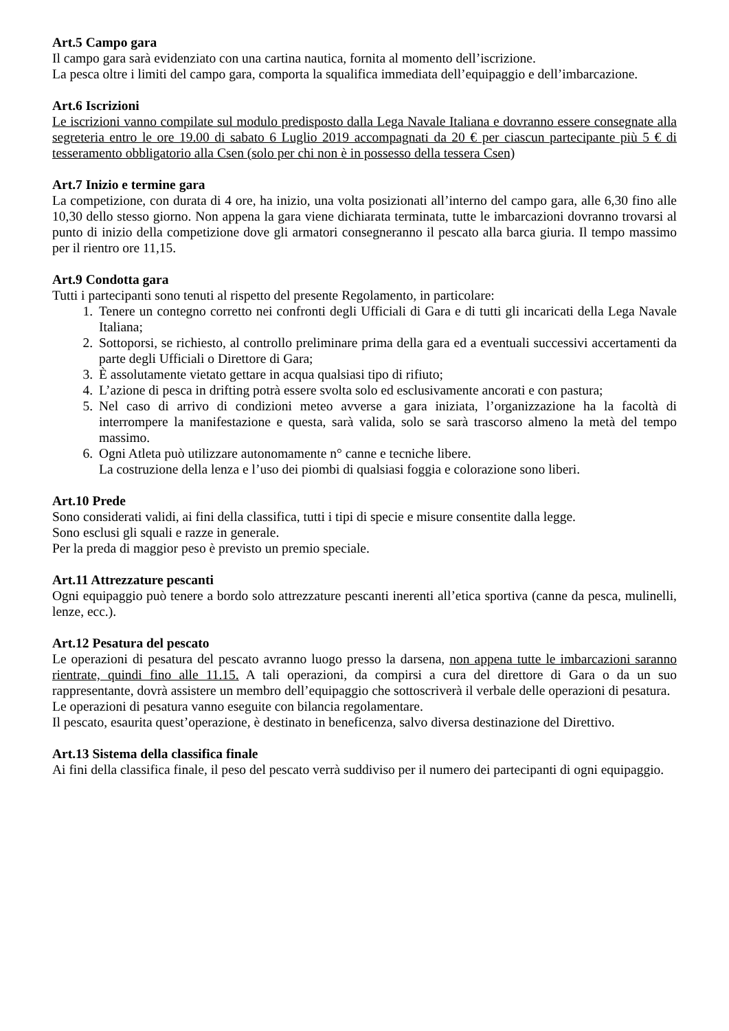Art.5 Campo gara
Il campo gara sarà evidenziato con una cartina nautica, fornita al momento dell’iscrizione.
La pesca oltre i limiti del campo gara, comporta la squalifica immediata dell’equipaggio e dell’imbarcazione.
Art.6 Iscrizioni
Le iscrizioni vanno compilate sul modulo predisposto dalla Lega Navale Italiana e dovranno essere consegnate alla segreteria entro le ore 19.00 di sabato 6 Luglio 2019 accompagnati da 20 € per ciascun partecipante più 5 € di tesseramento obbligatorio alla Csen (solo per chi non è in possesso della tessera Csen)
Art.7 Inizio e termine gara
La competizione, con durata di 4 ore, ha inizio, una volta posizionati all’interno del campo gara, alle 6,30 fino alle 10,30 dello stesso giorno. Non appena la gara viene dichiarata terminata, tutte le imbarcazioni dovranno trovarsi al punto di inizio della competizione dove gli armatori consegneranno il pescato alla barca giuria. Il tempo massimo per il rientro ore 11,15.
Art.9 Condotta gara
Tutti i partecipanti sono tenuti al rispetto del presente Regolamento, in particolare:
1. Tenere un contegno corretto nei confronti degli Ufficiali di Gara e di tutti gli incaricati della Lega Navale Italiana;
2. Sottoporsi, se richiesto, al controllo preliminare prima della gara ed a eventuali successivi accertamenti da parte degli Ufficiali o Direttore di Gara;
3. È assolutamente vietato gettare in acqua qualsiasi tipo di rifiuto;
4. L’azione di pesca in drifting potrà essere svolta solo ed esclusivamente ancorati e con pastura;
5. Nel caso di arrivo di condizioni meteo avverse a gara iniziata, l’organizzazione ha la facoltà di interrompere la manifestazione e questa, sarà valida, solo se sarà trascorso almeno la metà del tempo massimo.
6. Ogni Atleta può utilizzare autonomamente n° canne e tecniche libere.
La costruzione della lenza e l’uso dei piombi di qualsiasi foggia e colorazione sono liberi.
Art.10 Prede
Sono considerati validi, ai fini della classifica, tutti i tipi di specie e misure consentite dalla legge.
Sono esclusi gli squali e razze in generale.
Per la preda di maggior peso è previsto un premio speciale.
Art.11 Attrezzature pescanti
Ogni equipaggio può tenere a bordo solo attrezzature pescanti inerenti all’etica sportiva (canne da pesca, mulinelli, lenze, ecc.).
Art.12 Pesatura del pescato
Le operazioni di pesatura del pescato avranno luogo presso la darsena, non appena tutte le imbarcazioni saranno rientrate, quindi fino alle 11.15. A tali operazioni, da compirsi a cura del direttore di Gara o da un suo rappresentante, dovrà assistere un membro dell’equipaggio che sottoscriverà il verbale delle operazioni di pesatura.
Le operazioni di pesatura vanno eseguite con bilancia regolamentare.
Il pescato, esaurita quest’operazione, è destinato in beneficenza, salvo diversa destinazione del Direttivo.
Art.13 Sistema della classifica finale
Ai fini della classifica finale, il peso del pescato verrà suddiviso per il numero dei partecipanti di ogni equipaggio.